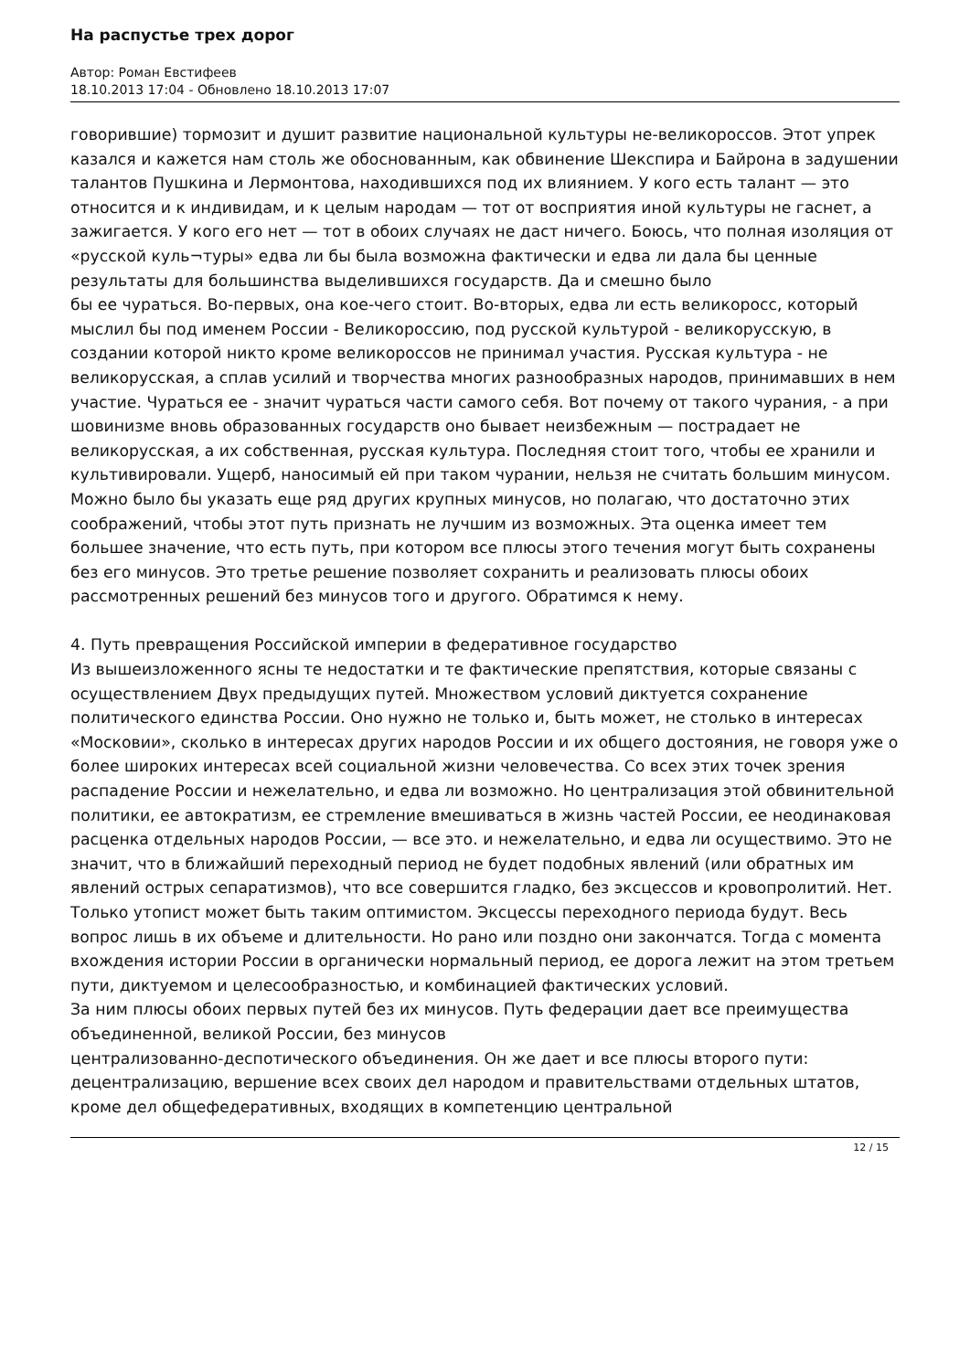На распустье трех дорог
Автор: Роман Евстифеев
18.10.2013 17:04 - Обновлено 18.10.2013 17:07
говорившие) тормозит и душит развитие национальной культуры не-великороссов. Этот упрек казался и кажется нам столь же обоснованным, как обвинение Шекспира и Байрона в задушении талантов Пушкина и Лермонтова, находившихся под их влиянием. У кого есть талант — это относится и к индивидам, и к целым народам — тот от восприятия иной культуры не гаснет, а зажигается. У кого его нет — тот в обоих случаях не даст ничего. Боюсь, что полная изоляция от «русской куль¬туры» едва ли бы была возможна фактически и едва ли дала бы ценные результаты для большинства выделившихся государств. Да и смешно было
бы ее чураться. Во-первых, она кое-чего стоит. Во-вторых, едва ли есть великоросс, который мыслил бы под именем России - Великороссию, под русской культурой - великорусскую, в создании которой никто кроме великороссов не принимал участия. Русская культура - не великорусская, а сплав усилий и творчества многих разнообразных народов, принимавших в нем участие. Чураться ее - значит чураться части самого себя. Вот почему от такого чурания, - а при шовинизме вновь образованных государств оно бывает неизбежным — пострадает не великорусская, а их собственная, русская культура. Последняя стоит того, чтобы ее хранили и культивировали. Ущерб, наносимый ей при таком чурании, нельзя не считать большим минусом.
Можно было бы указать еще ряд других крупных минусов, но полагаю, что достаточно этих соображений, чтобы этот путь признать не лучшим из возможных. Эта оценка имеет тем большее значение, что есть путь, при котором все плюсы этого течения могут быть сохранены без его минусов. Это третье решение позволяет сохранить и реализовать плюсы обоих рассмотренных решений без минусов того и другого. Обратимся к нему.
4. Путь превращения Российской империи в федеративное государство
Из вышеизложенного ясны те недостатки и те фактические препятствия, которые связаны с осуществлением Двух предыдущих путей. Множеством условий диктуется сохранение политического единства России. Оно нужно не только и, быть может, не столько в интересах «Московии», сколько в интересах других народов России и их общего достояния, не говоря уже о более широких интересах всей социальной жизни человечества. Со всех этих точек зрения распадение России и нежелательно, и едва ли возможно. Но централизация этой обвинительной политики, ее автократизм, ее стремление вмешиваться в жизнь частей России, ее неодинаковая расценка отдельных народов России, — все это. и нежелательно, и едва ли осуществимо. Это не значит, что в ближайший переходный период не будет подобных явлений (или обратных им явлений острых сепаратизмов), что все совершится гладко, без эксцессов и кровопролитий. Нет. Только утопист может быть таким оптимистом. Эксцессы переходного периода будут. Весь вопрос лишь в их объеме и длительности. Но рано или поздно они закончатся. Тогда с момента вхождения истории России в органически нормальный период, ее дорога лежит на этом третьем пути, диктуемом и целесообразностью, и комбинацией фактических условий.
За ним плюсы обоих первых путей без их минусов. Путь федерации дает все преимущества объединенной, великой России, без минусов
централизованно-деспотического объединения. Он же дает и все плюсы второго пути: децентрализацию, вершение всех своих дел народом и правительствами отдельных штатов, кроме дел общефедеративных, входящих в компетенцию центральной
12 / 15